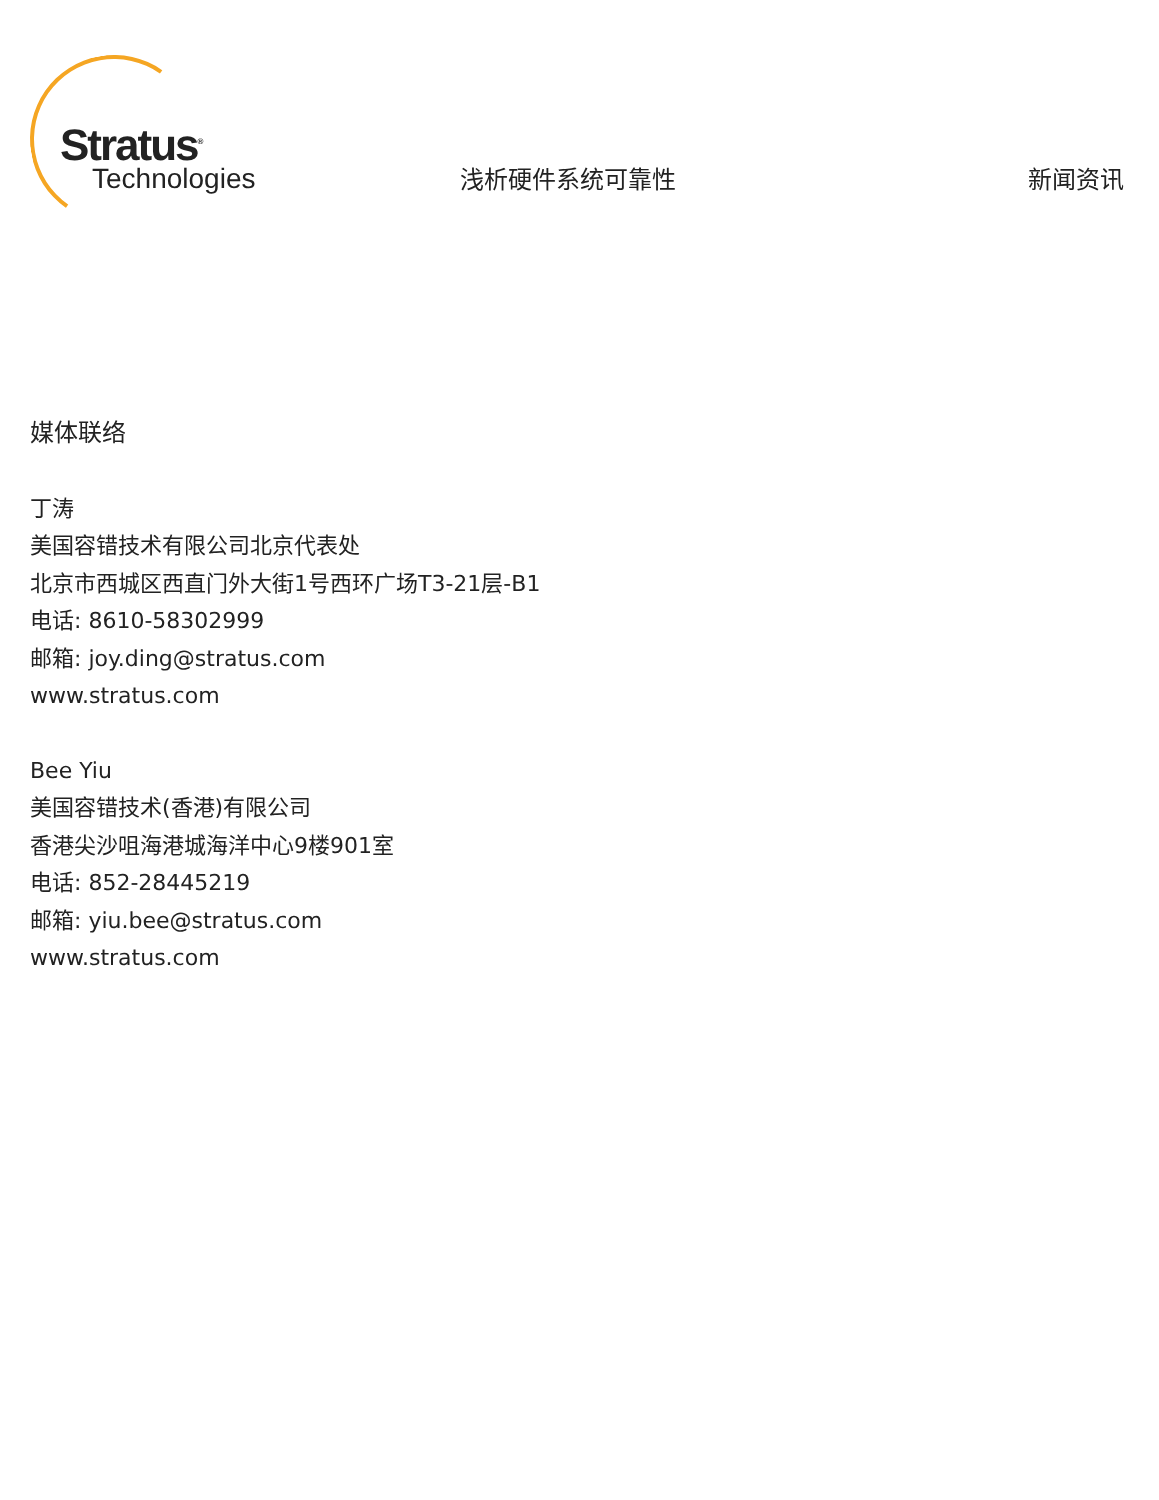Stratus<sup>®</sup>
Technologies
浅析硬件系统可靠性
新闻资讯
媒体联络
丁涛
美国容错技术有限公司北京代表处
北京市西城区西直门外大街1号西环广场T3-21层-B1
电话: 8610-58302999
邮箱: joy.ding@stratus.com
www.stratus.com
Bee Yiu
美国容错技术(香港)有限公司
香港尖沙咀海港城海洋中心9楼901室
电话: 852-28445219
邮箱: yiu.bee@stratus.com
www.stratus.com